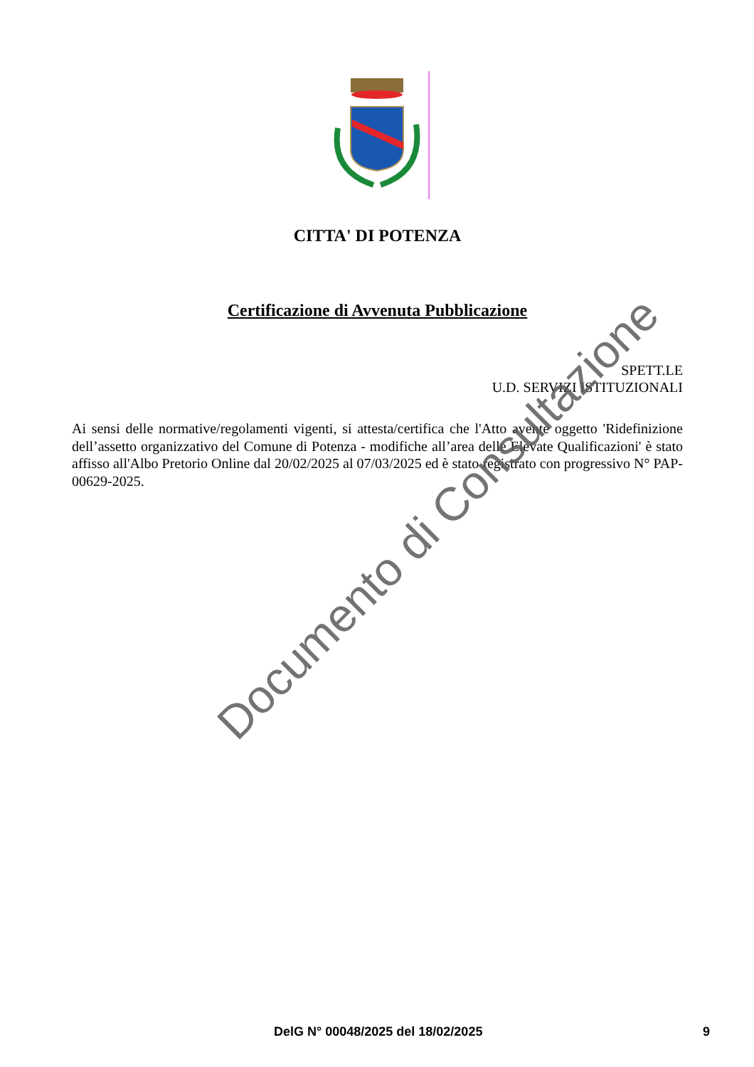CITTA' DI POTENZA
Certificazione di Avvenuta Pubblicazione
SPETT.LE
U.D. SERVIZI ISTITUZIONALI
Ai sensi delle normative/regolamenti vigenti, si attesta/certifica che l'Atto avente oggetto 'Ridefinizione dell’assetto organizzativo del Comune di Potenza - modifiche all’area delle Elevate Qualificazioni' è stato affisso all'Albo Pretorio Online dal 20/02/2025 al 07/03/2025 ed è stato registrato con progressivo N° PAP-00629-2025.
Documento di Consultazione
DelG N° 00048/2025 del 18/02/2025 9